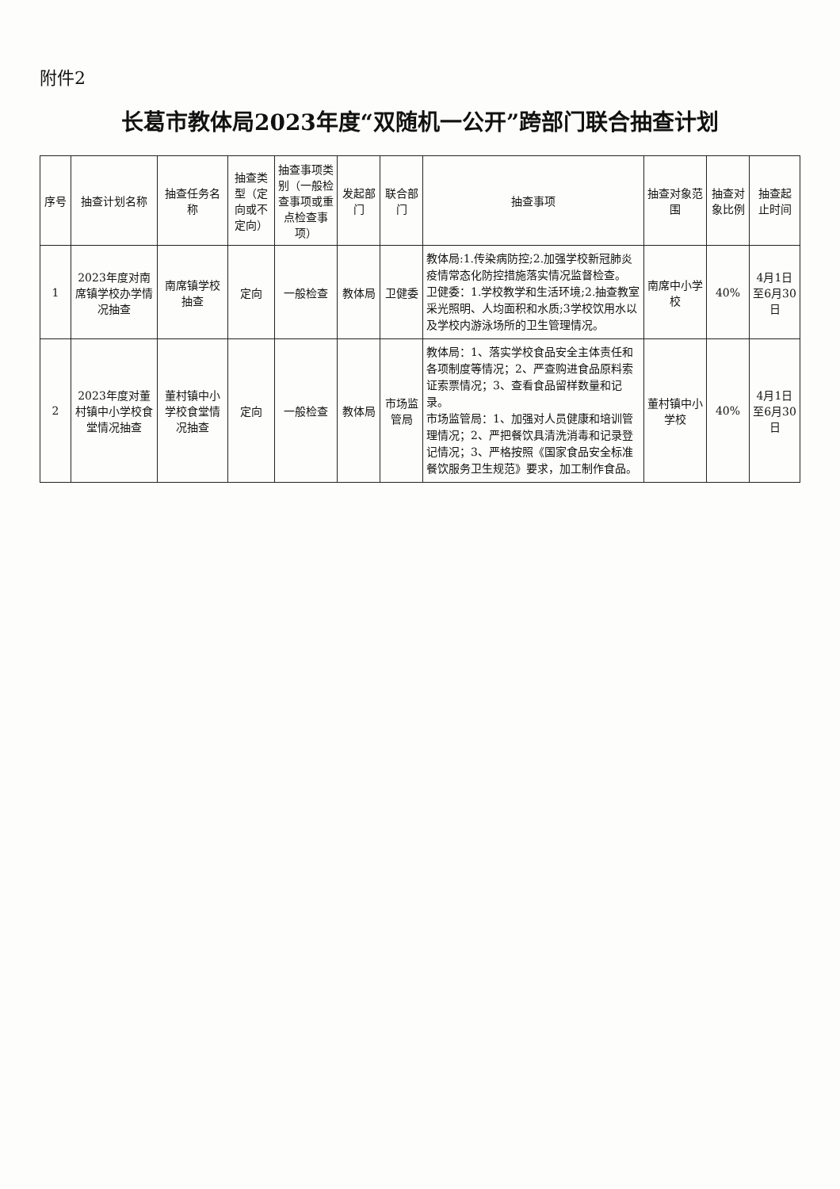附件2
长葛市教体局2023年度“双随机一公开”跨部门联合抽查计划
| 序号 | 抽查计划名称 | 抽查任务名称 | 抽查类型（定向或不定向） | 抽查事项类别（一般检查事项或重点检查事项） | 发起部门 | 联合部门 | 抽查事项 | 抽查对象范围 | 抽查对象比例 | 抽查起止时间 |
| --- | --- | --- | --- | --- | --- | --- | --- | --- | --- | --- |
| 1 | 2023年度对南席镇学校办学情况抽查 | 南席镇学校抽查 | 定向 | 一般检查 | 教体局 | 卫健委 | 教体局:1.传染病防控;2.加强学校新冠肺炎疫情常态化防控措施落实情况监督检查。 卫健委：1.学校教学和生活环境;2.抽查教室采光照明、人均面积和水质;3学校饮用水以及学校内游泳场所的卫生管理情况。 | 南席中小学校 | 40% | 4月1日至6月30日 |
| 2 | 2023年度对董村镇中小学校食堂情况抽查 | 董村镇中小学校食堂情况抽查 | 定向 | 一般检查 | 教体局 | 市场监管局 | 教体局：1、落实学校食品安全主体责任和各项制度等情况；2、严查购进食品原料索证索票情况；3、查看食品留样数量和记录。 市场监管局：1、加强对人员健康和培训管理情况；2、严把餐饮具清洗消毒和记录登记情况；3、严格按照《国家食品安全标准餐饮服务卫生规范》要求，加工制作食品。 | 董村镇中小学校 | 40% | 4月1日至6月30日 |